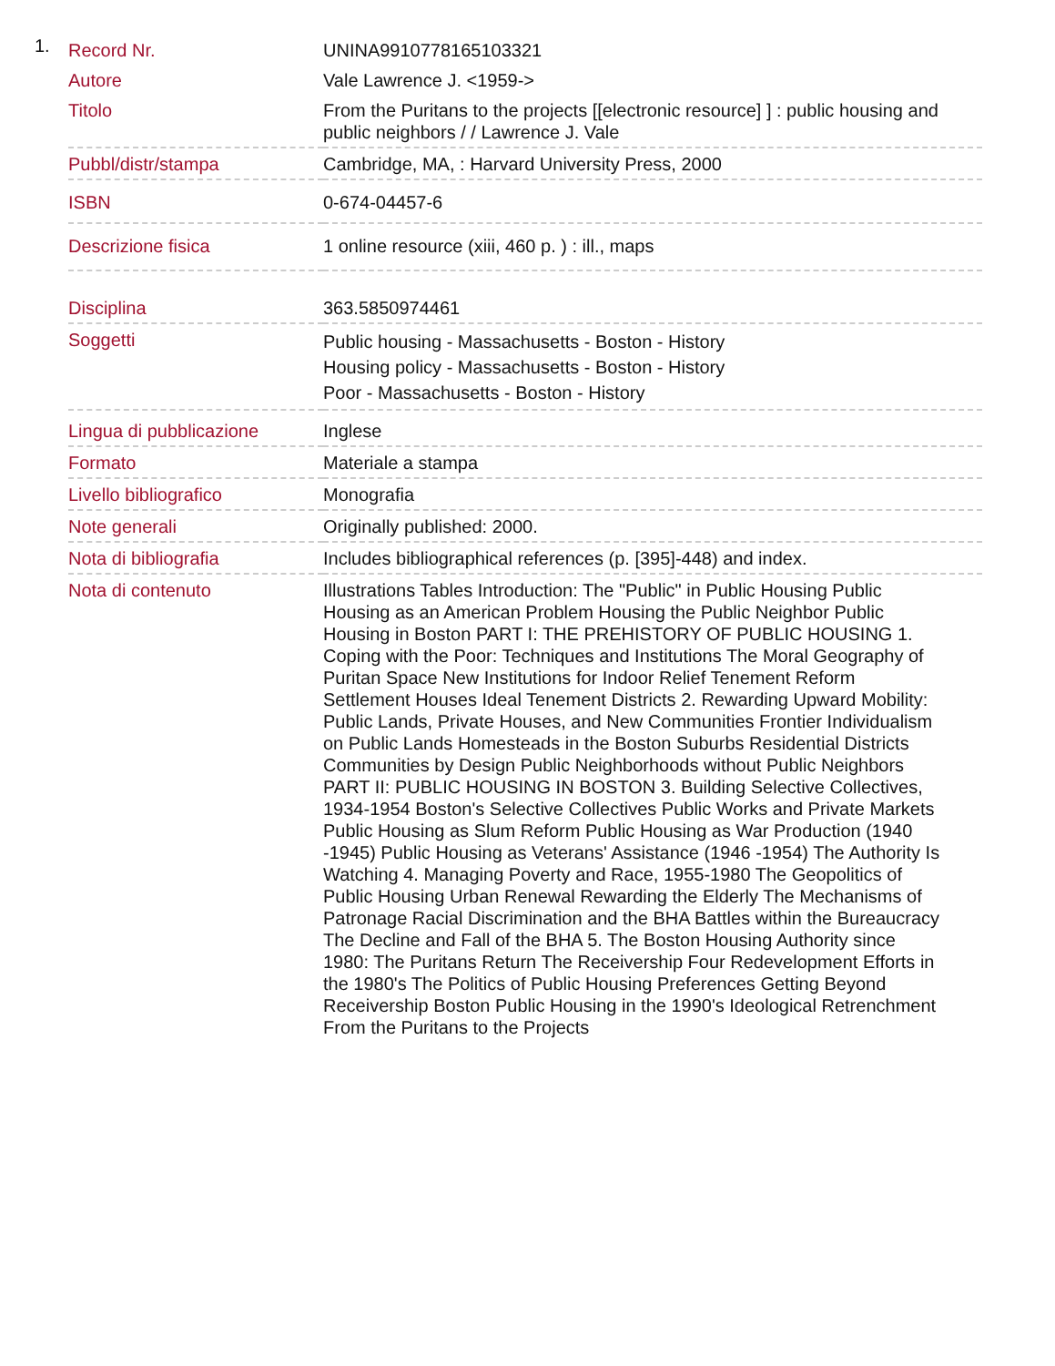1.
| Record Nr. | UNINA9910778165103321 |
| Autore | Vale Lawrence J. <1959-> |
| Titolo | From the Puritans to the projects [[electronic resource] ] : public housing and public neighbors / / Lawrence J. Vale |
| Pubbl/distr/stampa | Cambridge, MA, : Harvard University Press, 2000 |
| ISBN | 0-674-04457-6 |
| Descrizione fisica | 1 online resource (xiii, 460 p. ) : ill., maps |
| Disciplina | 363.5850974461 |
| Soggetti | Public housing - Massachusetts - Boston - History Housing policy - Massachusetts - Boston - History Poor - Massachusetts - Boston - History |
| Lingua di pubblicazione | Inglese |
| Formato | Materiale a stampa |
| Livello bibliografico | Monografia |
| Note generali | Originally published: 2000. |
| Nota di bibliografia | Includes bibliographical references (p. [395]-448) and index. |
| Nota di contenuto | Illustrations Tables Introduction: The "Public" in Public Housing Public Housing as an American Problem Housing the Public Neighbor Public Housing in Boston PART I: THE PREHISTORY OF PUBLIC HOUSING 1. Coping with the Poor: Techniques and Institutions The Moral Geography of Puritan Space New Institutions for Indoor Relief Tenement Reform Settlement Houses Ideal Tenement Districts 2. Rewarding Upward Mobility: Public Lands, Private Houses, and New Communities Frontier Individualism on Public Lands Homesteads in the Boston Suburbs Residential Districts Communities by Design Public Neighborhoods without Public Neighbors PART II: PUBLIC HOUSING IN BOSTON 3. Building Selective Collectives, 1934-1954 Boston's Selective Collectives Public Works and Private Markets Public Housing as Slum Reform Public Housing as War Production (1940 -1945) Public Housing as Veterans' Assistance (1946 -1954) The Authority Is Watching 4. Managing Poverty and Race, 1955-1980 The Geopolitics of Public Housing Urban Renewal Rewarding the Elderly The Mechanisms of Patronage Racial Discrimination and the BHA Battles within the Bureaucracy The Decline and Fall of the BHA 5. The Boston Housing Authority since 1980: The Puritans Return The Receivership Four Redevelopment Efforts in the 1980's The Politics of Public Housing Preferences Getting Beyond Receivership Boston Public Housing in the 1990's Ideological Retrenchment From the Puritans to the Projects |